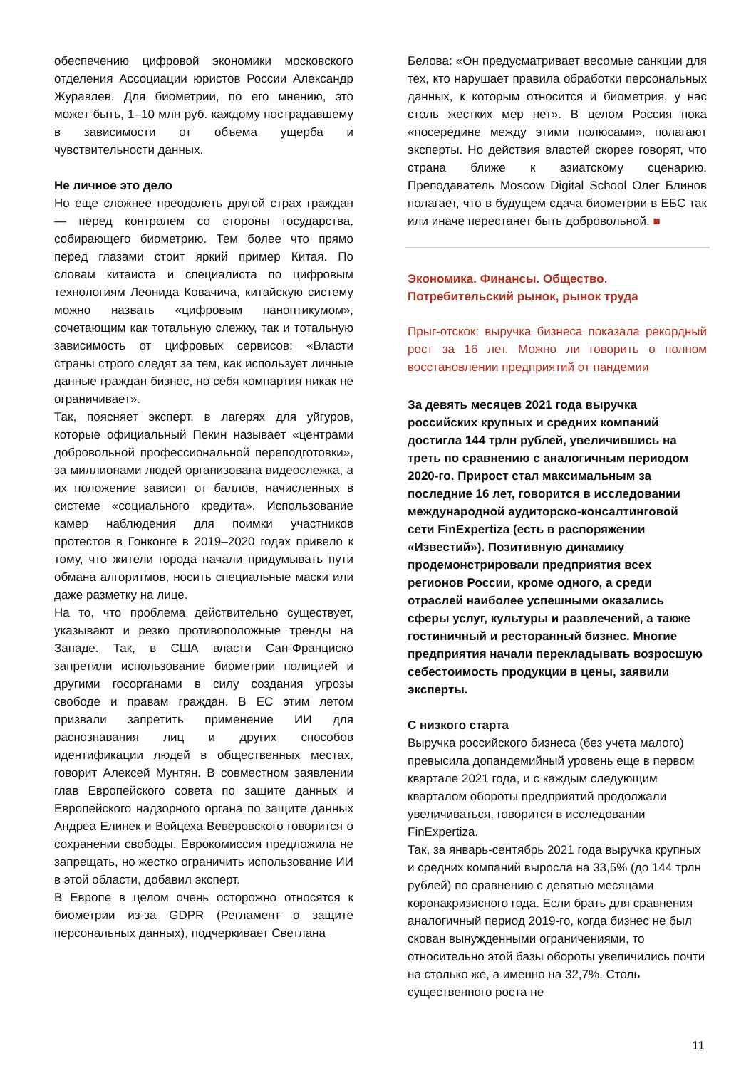обеспечению цифровой экономики московского отделения Ассоциации юристов России Александр Журавлев. Для биометрии, по его мнению, это может быть, 1–10 млн руб. каждому пострадавшему в зависимости от объема ущерба и чувствительности данных.
Не личное это дело
Но еще сложнее преодолеть другой страх граждан — перед контролем со стороны государства, собирающего биометрию. Тем более что прямо перед глазами стоит яркий пример Китая. По словам китаиста и специалиста по цифровым технологиям Леонида Ковачича, китайскую систему можно назвать «цифровым паноптикумом», сочетающим как тотальную слежку, так и тотальную зависимость от цифровых сервисов: «Власти страны строго следят за тем, как использует личные данные граждан бизнес, но себя компартия никак не ограничивает».
Так, поясняет эксперт, в лагерях для уйгуров, которые официальный Пекин называет «центрами добровольной профессиональной переподготовки», за миллионами людей организована видеослежка, а их положение зависит от баллов, начисленных в системе «социального кредита». Использование камер наблюдения для поимки участников протестов в Гонконге в 2019–2020 годах привело к тому, что жители города начали придумывать пути обмана алгоритмов, носить специальные маски или даже разметку на лице.
На то, что проблема действительно существует, указывают и резко противоположные тренды на Западе. Так, в США власти Сан-Франциско запретили использование биометрии полицией и другими госорганами в силу создания угрозы свободе и правам граждан. В ЕС этим летом призвали запретить применение ИИ для распознавания лиц и других способов идентификации людей в общественных местах, говорит Алексей Мунтян. В совместном заявлении глав Европейского совета по защите данных и Европейского надзорного органа по защите данных Андреа Елинек и Войцеха Веверовского говорится о сохранении свободы. Еврокомиссия предложила не запрещать, но жестко ограничить использование ИИ в этой области, добавил эксперт.
В Европе в целом очень осторожно относятся к биометрии из-за GDPR (Регламент о защите персональных данных), подчеркивает Светлана
Белова: «Он предусматривает весомые санкции для тех, кто нарушает правила обработки персональных данных, к которым относится и биометрия, у нас столь жестких мер нет». В целом Россия пока «посередине между этими полюсами», полагают эксперты. Но действия властей скорее говорят, что страна ближе к азиатскому сценарию. Преподаватель Moscow Digital School Олег Блинов полагает, что в будущем сдача биометрии в ЕБС так или иначе перестанет быть добровольной. ■
Экономика. Финансы. Общество.
Потребительский рынок, рынок труда
Прыг-отскок: выручка бизнеса показала рекордный рост за 16 лет. Можно ли говорить о полном восстановлении предприятий от пандемии
За девять месяцев 2021 года выручка российских крупных и средних компаний достигла 144 трлн рублей, увеличившись на треть по сравнению с аналогичным периодом 2020-го. Прирост стал максимальным за последние 16 лет, говорится в исследовании международной аудиторско-консалтинговой сети FinExpertiza (есть в распоряжении «Известий»). Позитивную динамику продемонстрировали предприятия всех регионов России, кроме одного, а среди отраслей наиболее успешными оказались сферы услуг, культуры и развлечений, а также гостиничный и ресторанный бизнес. Многие предприятия начали перекладывать возросшую себестоимость продукции в цены, заявили эксперты.
С низкого старта
Выручка российского бизнеса (без учета малого) превысила допандемийный уровень еще в первом квартале 2021 года, и с каждым следующим кварталом обороты предприятий продолжали увеличиваться, говорится в исследовании FinExpertiza.
Так, за январь-сентябрь 2021 года выручка крупных и средних компаний выросла на 33,5% (до 144 трлн рублей) по сравнению с девятью месяцами коронакризисного года. Если брать для сравнения аналогичный период 2019-го, когда бизнес не был скован вынужденными ограничениями, то относительно этой базы обороты увеличились почти на столько же, а именно на 32,7%. Столь существенного роста не
11